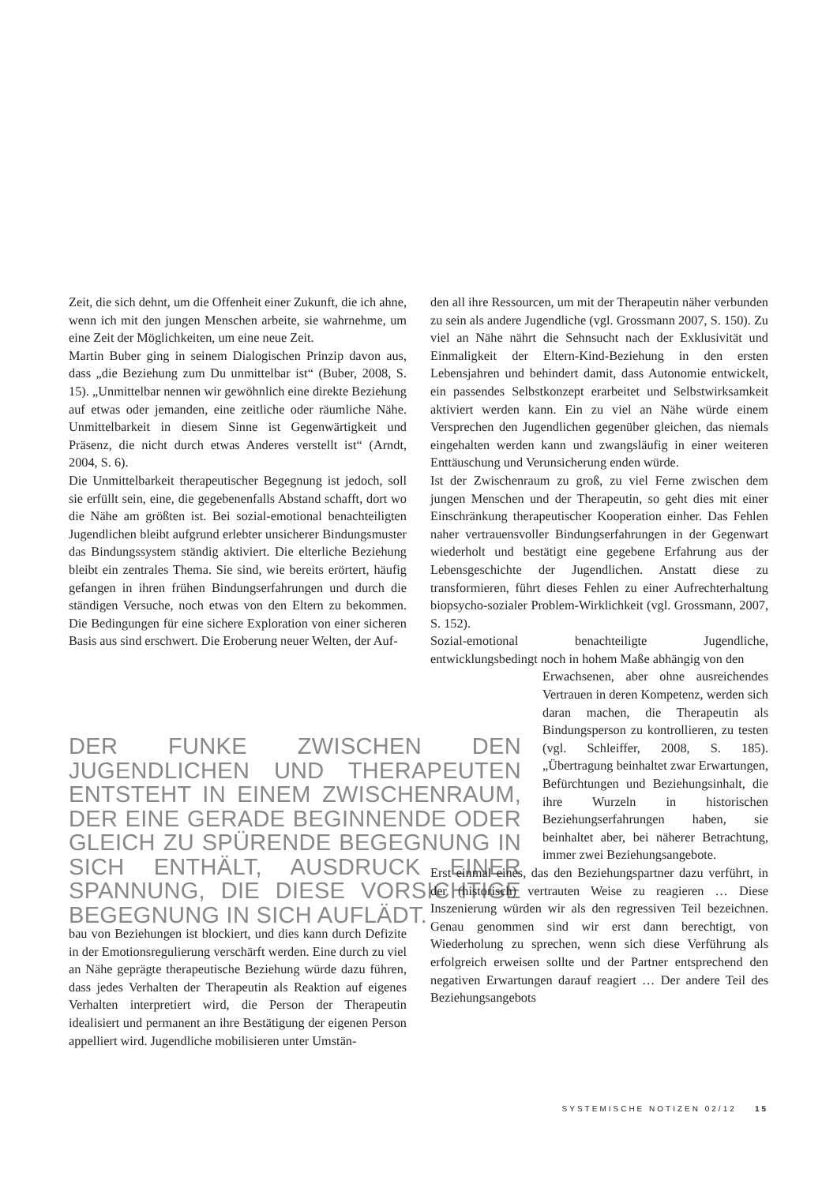Zeit, die sich dehnt, um die Offenheit einer Zukunft, die ich ahne, wenn ich mit den jungen Menschen arbeite, sie wahrnehme, um eine Zeit der Möglichkeiten, um eine neue Zeit.
Martin Buber ging in seinem Dialogischen Prinzip davon aus, dass „die Beziehung zum Du unmittelbar ist“ (Buber, 2008, S. 15). „Unmittelbar nennen wir gewöhnlich eine direkte Beziehung auf etwas oder jemanden, eine zeitliche oder räumliche Nähe. Unmittelbarkeit in diesem Sinne ist Gegenwärtigkeit und Präsenz, die nicht durch etwas Anderes verstellt ist“ (Arndt, 2004, S. 6).
Die Unmittelbarkeit therapeutischer Begegnung ist jedoch, soll sie erfüllt sein, eine, die gegebenenfalls Abstand schafft, dort wo die Nähe am größten ist. Bei sozial-emotional benachteiligten Jugendlichen bleibt aufgrund erlebter unsicherer Bindungsmuster das Bindungssystem ständig aktiviert. Die elterliche Beziehung bleibt ein zentrales Thema. Sie sind, wie bereits erörtert, häufig gefangen in ihren frühen Bindungserfahrungen und durch die ständigen Versuche, noch etwas von den Eltern zu bekommen. Die Bedingungen für eine sichere Exploration von einer sicheren Basis aus sind erschwert. Die Eroberung neuer Welten, der Auf-
DER FUNKE ZWISCHEN DEN JUGENDLICHEN UND THERAPEUTEN ENTSTEHT IN EINEM ZWISCHENRAUM, DER EINE GERADE BEGINNENDE ODER GLEICH ZU SPÜRENDE BEGEGNUNG IN SICH ENTHÄLT, AUSDRUCK EINER SPANNUNG, DIE DIESE VORSICHTIGE BEGEGNUNG IN SICH AUFLÄDT.
bau von Beziehungen ist blockiert, und dies kann durch Defizite in der Emotionsregulierung verschärft werden. Eine durch zu viel an Nähe geprägte therapeutische Beziehung würde dazu führen, dass jedes Verhalten der Therapeutin als Reaktion auf eigenes Verhalten interpretiert wird, die Person der Therapeutin idealisiert und permanent an ihre Bestätigung der eigenen Person appelliert wird. Jugendliche mobilisieren unter Umstän-
den all ihre Ressourcen, um mit der Therapeutin näher verbunden zu sein als andere Jugendliche (vgl. Grossmann 2007, S. 150). Zu viel an Nähe nährt die Sehnsucht nach der Exklusivität und Einmaligkeit der Eltern-Kind-Beziehung in den ersten Lebensjahren und behindert damit, dass Autonomie entwickelt, ein passendes Selbstkonzept erarbeitet und Selbstwirksamkeit aktiviert werden kann. Ein zu viel an Nähe würde einem Versprechen den Jugendlichen gegenüber gleichen, das niemals eingehalten werden kann und zwangsläufig in einer weiteren Enttäuschung und Verunsicherung enden würde.
Ist der Zwischenraum zu groß, zu viel Ferne zwischen dem jungen Menschen und der Therapeutin, so geht dies mit einer Einschränkung therapeutischer Kooperation einher. Das Fehlen naher vertrauensvoller Bindungserfahrungen in der Gegenwart wiederholt und bestätigt eine gegebene Erfahrung aus der Lebensgeschichte der Jugendlichen. Anstatt diese zu transformieren, führt dieses Fehlen zu einer Aufrechterhaltung biopsycho-sozialer Problem-Wirklichkeit (vgl. Grossmann, 2007, S. 152).
Sozial-emotional benachteiligte Jugendliche, entwicklungsbedingt noch in hohem Maße abhängig von den
Erwachsenen, aber ohne ausreichendes Vertrauen in deren Kompetenz, werden sich daran machen, die Therapeutin als Bindungsperson zu kontrollieren, zu testen (vgl. Schleiffer, 2008, S. 185). „Übertragung beinhaltet zwar Erwartungen, Befürchtungen und Beziehungsinhalt, die ihre Wurzeln in historischen Beziehungserfahrungen haben, sie beinhaltet aber, bei näherer Betrachtung, immer zwei Beziehungsangebote.
Erst einmal eines, das den Beziehungspartner dazu verführt, in der (historisch) vertrauten Weise zu reagieren … Diese Inszenierung würden wir als den regressiven Teil bezeichnen. Genau genommen sind wir erst dann berechtigt, von Wiederholung zu sprechen, wenn sich diese Verführung als erfolgreich erweisen sollte und der Partner entsprechend den negativen Erwartungen darauf reagiert … Der andere Teil des Beziehungsangebots
SYSTEMISCHE NOTIZEN 02/12 15